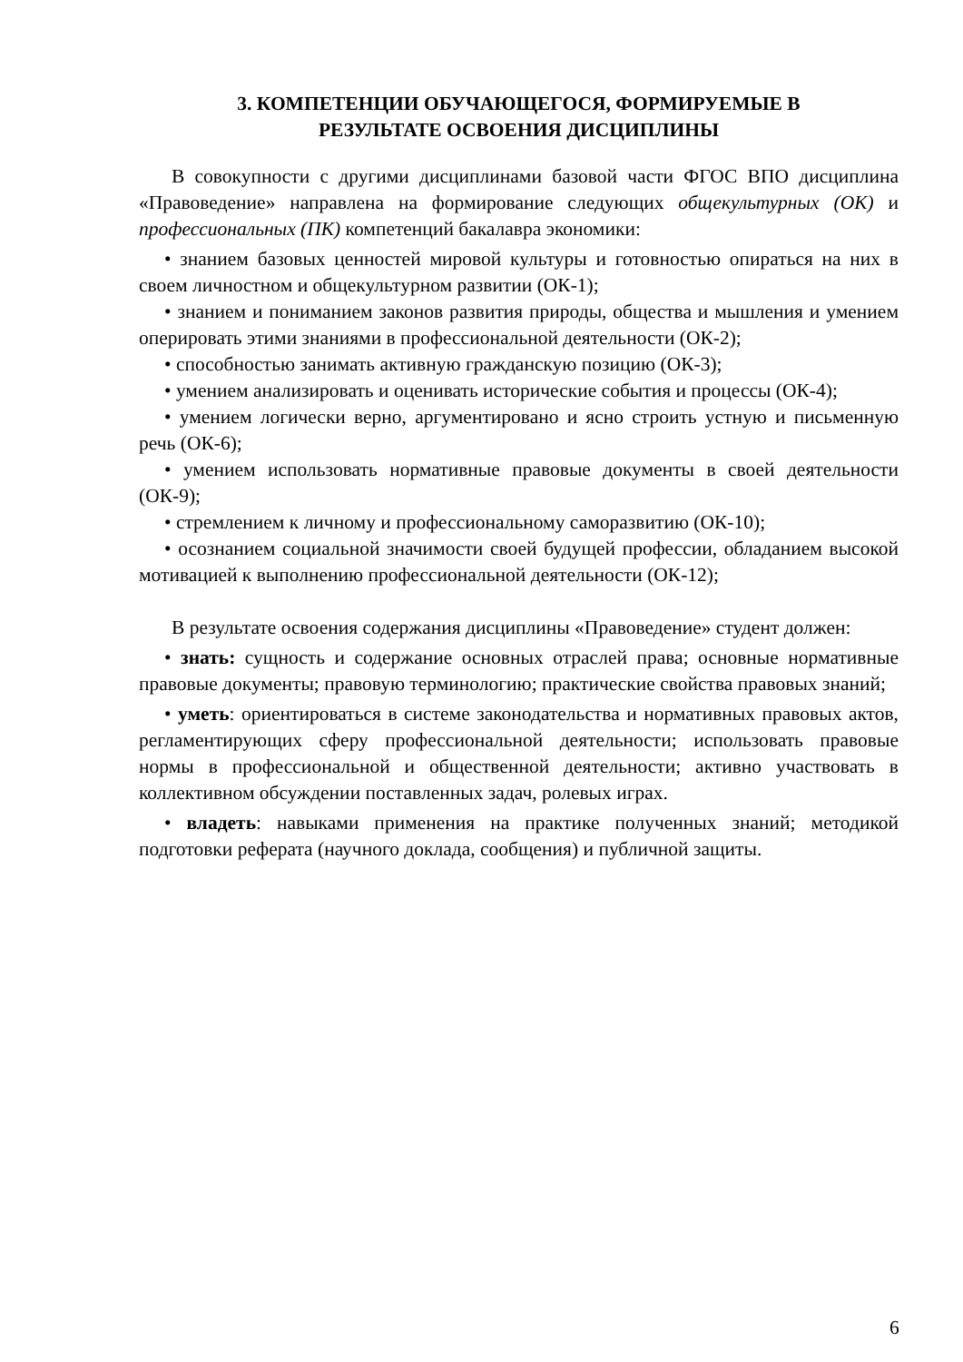3. КОМПЕТЕНЦИИ ОБУЧАЮЩЕГОСЯ, ФОРМИРУЕМЫЕ В
РЕЗУЛЬТАТЕ ОСВОЕНИЯ ДИСЦИПЛИНЫ
В совокупности с другими дисциплинами базовой части ФГОС ВПО дисциплина «Правоведение» направлена на формирование следующих общекультурных (ОК) и профессиональных (ПК) компетенций бакалавра экономики:
• знанием базовых ценностей мировой культуры и готовностью опираться на них в своем личностном и общекультурном развитии (ОК-1);
• знанием и пониманием законов развития природы, общества и мышления и умением оперировать этими знаниями в профессиональной деятельности (ОК-2);
• способностью занимать активную гражданскую позицию (ОК-3);
• умением анализировать и оценивать исторические события и процессы (ОК-4);
• умением логически верно, аргументировано и ясно строить устную и письменную речь (ОК-6);
• умением использовать нормативные правовые документы в своей деятельности (ОК-9);
• стремлением к личному и профессиональному саморазвитию (ОК-10);
• осознанием социальной значимости своей будущей профессии, обладанием высокой мотивацией к выполнению профессиональной деятельности (ОК-12);
В результате освоения содержания дисциплины «Правоведение» студент должен:
• знать: сущность и содержание основных отраслей права; основные нормативные правовые документы; правовую терминологию; практические свойства правовых знаний;
• уметь: ориентироваться в системе законодательства и нормативных правовых актов, регламентирующих сферу профессиональной деятельности; использовать правовые нормы в профессиональной и общественной деятельности; активно участвовать в коллективном обсуждении поставленных задач, ролевых играх.
• владеть: навыками применения на практике полученных знаний; методикой подготовки реферата (научного доклада, сообщения) и публичной защиты.
6